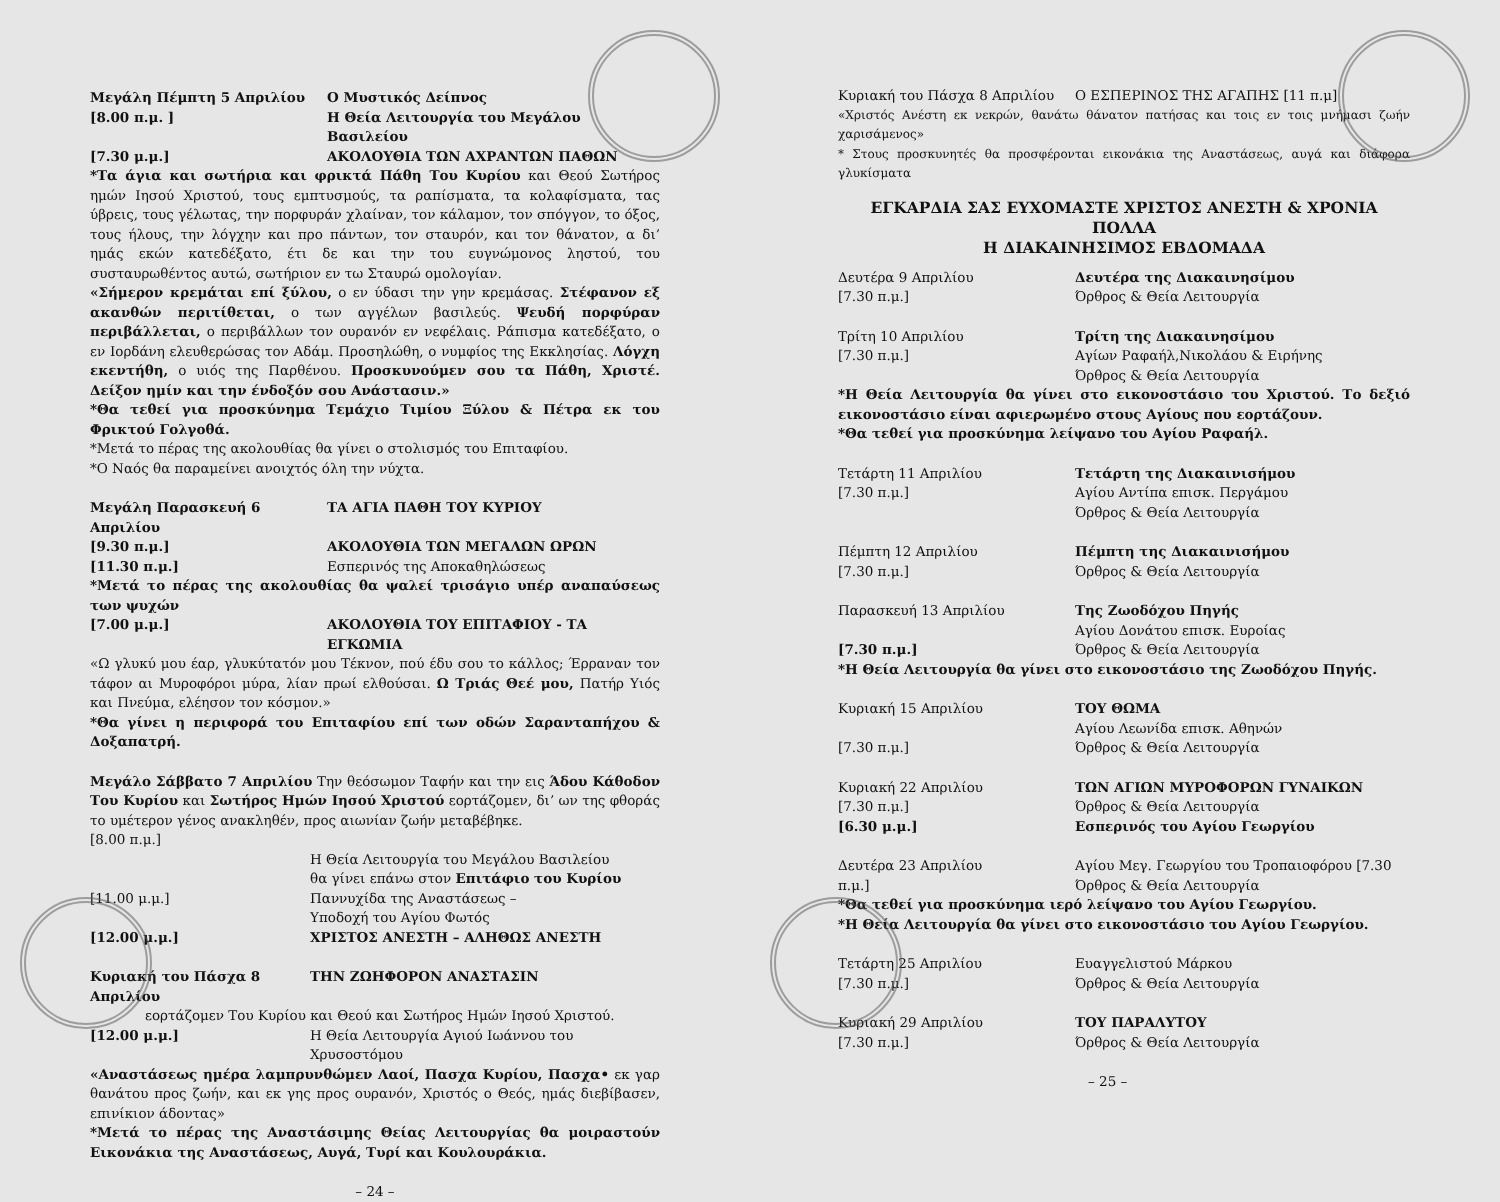Μεγάλη Πέμπτη 5 Απριλίου Ο Μυστικός Δείπνος
[8.00 π.μ. ] Η Θεία Λειτουργία του Μεγάλου Βασιλείου
[7.30 μ.μ.] ΑΚΟΛΟΥΘΙΑ ΤΩΝ ΑΧΡΑΝΤΩΝ ΠΑΘΩΝ
*Τα άγια και σωτήρια και φρικτά Πάθη Του Κυρίου και Θεού Σωτήρος ημών Ιησού Χριστού, τους εμπτυσμούς, τα ραπίσματα, τα κολαφίσματα, τας ύβρεις, τους γέλωτας, την πορφυράν χλαίναν, τον κάλαμον, τον σπόγγον, το όξος, τους ήλους, την λόγχην και προ πάντων, τον σταυρόν, και τον θάνατον, α δι’ ημάς εκών κατεδέξατο, έτι δε και την του ευγνώμονος ληστού, του συσταυρωθέντος αυτώ, σωτήριον εν τω Σταυρώ ομολογίαν.
«Σήμερον κρεμάται επί ξύλου, ο εν ύδασι την γην κρεμάσας. Στέφανον εξ ακανθών περιτίθεται, ο των αγγέλων βασιλεύς. Ψευδή πορφύραν περιβάλλεται, ο περιβάλλων τον ουρανόν εν νεφέλαις. Ράπισμα κατεδέξατο, ο εν Ιορδάνη ελευθερώσας τον Αδάμ. Προσηλώθη, ο νυμφίος της Εκκλησίας. Λόγχη εκεντήθη, ο υιός της Παρθένου. Προσκυνούμεν σου τα Πάθη, Χριστέ. Δείξον ημίν και την ένδοξόν σου Ανάστασιν.»
*Θα τεθεί για προσκύνημα Τεμάχιο Τιμίου Ξύλου & Πέτρα εκ του Φρικτού Γολγοθά.
*Μετά το πέρας της ακολουθίας θα γίνει ο στολισμός του Επιταφίου.
*Ο Ναός θα παραμείνει ανοιχτός όλη την νύχτα.
Μεγάλη Παρασκευή 6 Απριλίου ΤΑ ΑΓΙΑ ΠΑΘΗ ΤΟΥ ΚΥΡΙΟΥ
[9.30 π.μ.] ΑΚΟΛΟΥΘΙΑ ΤΩΝ ΜΕΓΑΛΩΝ ΩΡΩΝ
[11.30 π.μ.] Εσπερινός της Αποκαθηλώσεως
*Μετά το πέρας της ακολουθίας θα ψαλεί τρισάγιο υπέρ αναπαύσεως των ψυχών
[7.00 μ.μ.] ΑΚΟΛΟΥΘΙΑ ΤΟΥ ΕΠΙΤΑΦΙΟΥ - ΤΑ ΕΓΚΩΜΙΑ
«Ω γλυκύ μου έαρ, γλυκύτατόν μου Τέκνον, πού έδυ σου το κάλλος; Έρραναν τον τάφον αι Μυροφόροι μύρα, λίαν πρωί ελθούσαι. Ω Τριάς Θεέ μου, Πατήρ Υιός και Πνεύμα, ελέησον τον κόσμον.»
*Θα γίνει η περιφορά του Επιταφίου επί των οδών Σαρανταπήχου & Δοξαπατρή.
Μεγάλο Σάββατο 7 Απριλίου Την θεόσωμον Ταφήν και την εις Άδου Κάθοδον Του Κυρίου και Σωτήρος Ημών Ιησού Χριστού εορτάζομεν, δι’ ων της φθοράς το υμέτερον γένος ανακληθέν, προς αιωνίαν ζωήν μεταβέβηκε.
[8.00 π.μ.]
Η Θεία Λειτουργία του Μεγάλου Βασιλείου
θα γίνει επάνω στον Επιτάφιο του Κυρίου
[11.00 μ.μ.] Παννυχίδα της Αναστάσεως –
Υποδοχή του Αγίου Φωτός
[12.00 μ.μ.] ΧΡΙΣΤΟΣ ΑΝΕΣΤΗ – ΑΛΗΘΩΣ ΑΝΕΣΤΗ
Κυριακή του Πάσχα 8 Απριλίου
ΤΗΝ ΖΩΗΦΟΡΟΝ ΑΝΑΣΤΑΣΙΝ
εορτάζομεν Του Κυρίου και Θεού και Σωτήρος Ημών Ιησού Χριστού.
[12.00 μ.μ.] Η Θεία Λειτουργία Αγιού Ιωάννου του Χρυσοστόμου
«Αναστάσεως ημέρα λαμπρυνθώμεν Λαοί, Πασχα Κυρίου, Πασχα• εκ γαρ θανάτου προς ζωήν, και εκ γης προς ουρανόν, Χριστός ο Θεός, ημάς διεβίβασεν, επινίκιον άδοντας»
*Μετά το πέρας της Αναστάσιμης Θείας Λειτουργίας θα μοιραστούν Εικονάκια της Αναστάσεως, Αυγά, Τυρί και Κουλουράκια.
– 24 –
Κυριακή του Πάσχα 8 Απριλίου Ο ΕΣΠΕΡΙΝΟΣ ΤΗΣ ΑΓΑΠΗΣ [11 π.μ]
«Χριστός Ανέστη εκ νεκρών, θανάτω θάνατον πατήσας και τοις εν τοις μνήμασι ζωήν χαρισάμενος»
* Στους προσκυνητές θα προσφέρονται εικονάκια της Αναστάσεως, αυγά και διάφορα γλυκίσματα
ΕΓΚΑΡΔΙΑ ΣΑΣ ΕΥΧΟΜΑΣΤΕ ΧΡΙΣΤΟΣ ΑΝΕΣΤΗ & ΧΡΟΝΙΑ ΠΟΛΛΑ
Η ΔΙΑΚΑΙΝΗΣΙΜΟΣ ΕΒΔΟΜΑΔΑ
Δευτέρα 9 Απριλίου
[7.30 π.μ.]
Δευτέρα της Διακαινησίμου
Όρθρος & Θεία Λειτουργία
Τρίτη 10 Απριλίου
[7.30 π.μ.]
Τρίτη της Διακαινησίμου
Αγίων Ραφαήλ,Νικολάου & Ειρήνης
Όρθρος & Θεία Λειτουργία
*Η Θεία Λειτουργία θα γίνει στο εικονοστάσιο του Χριστού. Το δεξιό εικονοστάσιο είναι αφιερωμένο στους Αγίους που εορτάζουν.
*Θα τεθεί για προσκύνημα λείψανο του Αγίου Ραφαήλ.
Τετάρτη 11 Απριλίου
[7.30 π.μ.]
Τετάρτη της Διακαινισήμου
Αγίου Αντίπα επισκ. Περγάμου
Όρθρος & Θεία Λειτουργία
Πέμπτη 12 Απριλίου
[7.30 π.μ.]
Πέμπτη της Διακαινισήμου
Όρθρος & Θεία Λειτουργία
Παρασκευή 13 Απριλίου
[7.30 π.μ.]
Της Ζωοδόχου Πηγής
Αγίου Δονάτου επισκ. Ευροίας
Όρθρος & Θεία Λειτουργία
*Η Θεία Λειτουργία θα γίνει στο εικονοστάσιο της Ζωοδόχου Πηγής.
Κυριακή 15 Απριλίου
[7.30 π.μ.]
ΤΟΥ ΘΩΜΑ
Αγίου Λεωνίδα επισκ. Αθηνών
Όρθρος & Θεία Λειτουργία
Κυριακή 22 Απριλίου
[7.30 π.μ.]
[6.30 μ.μ.]
ΤΩΝ ΑΓΙΩΝ ΜΥΡΟΦΟΡΩΝ ΓΥΝΑΙΚΩΝ
Όρθρος & Θεία Λειτουργία
Εσπερινός του Αγίου Γεωργίου
Δευτέρα 23 Απριλίου
π.μ.]
Αγίου Μεγ. Γεωργίου του Τροπαιοφόρου [7.30
Όρθρος & Θεία Λειτουργία
*Θα τεθεί για προσκύνημα ιερό λείψανο του Αγίου Γεωργίου.
*Η Θεία Λειτουργία θα γίνει στο εικονοστάσιο του Αγίου Γεωργίου.
Τετάρτη 25 Απριλίου
[7.30 π.μ.]
Ευαγγελιστού Μάρκου
Όρθρος & Θεία Λειτουργία
Κυριακή 29 Απριλίου
[7.30 π.μ.]
ΤΟΥ ΠΑΡΑΛΥΤΟΥ
Όρθρος & Θεία Λειτουργία
– 25 –